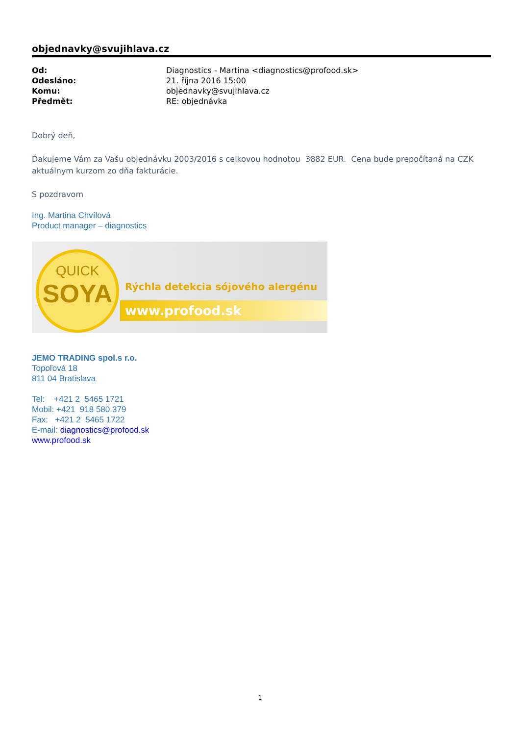objednavky@svujihlava.cz
| Od: | Diagnostics - Martina <diagnostics@profood.sk> |
| Odesláno: | 21. října 2016 15:00 |
| Komu: | objednavky@svujihlava.cz |
| Předmět: | RE: objednávka |
Dobrý deň,
Ďakujeme Vám za Vašu objednávku 2003/2016 s celkovou hodnotou 3882 EUR. Cena bude prepočítaná na CZK aktuálnym kurzom zo dňa fakturácie.
S pozdravom
Ing. Martina Chvílová
Product manager – diagnostics
QUICK
SOYA
Rýchla detekcia sójového alergénu
www.profood.sk
JEMO TRADING spol.s r.o.
Topoľová 18
811 04 Bratislava
Tel: +421 2 5465 1721
Mobil: +421 918 580 379
Fax: +421 2 5465 1722
E-mail: diagnostics@profood.sk
www.profood.sk
1